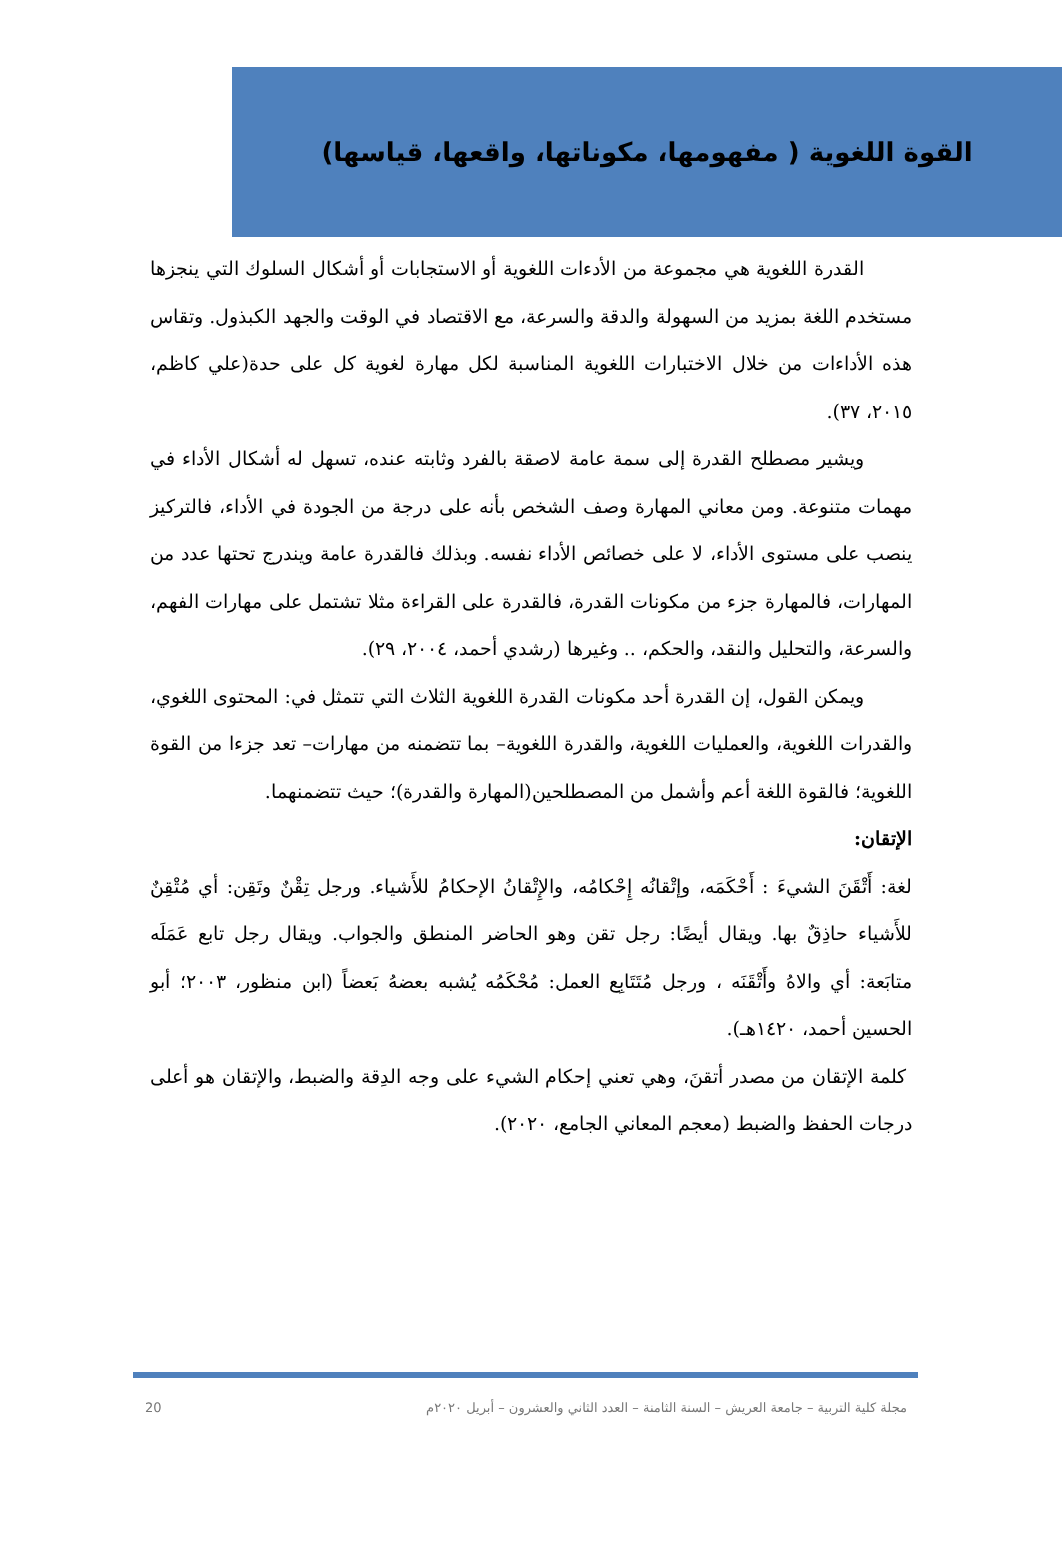القوة اللغوية ( مفهومها، مكوناتها، واقعها، قياسها)
القدرة اللغوية هي مجموعة من الأدءات اللغوية أو الاستجابات أو أشكال السلوك التي ينجزها مستخدم اللغة بمزيد من السهولة والدقة والسرعة، مع الاقتصاد في الوقت والجهد الكبذول. وتقاس هذه الأداءات من خلال الاختبارات اللغوية المناسبة لكل مهارة لغوية كل على حدة(علي كاظم، ٢٠١٥، ٣٧).
ويشير مصطلح القدرة إلى سمة عامة لاصقة بالفرد وثابته عنده، تسهل له أشكال الأداء في مهمات متنوعة. ومن معاني المهارة وصف الشخص بأنه على درجة من الجودة في الأداء، فالتركيز ينصب على مستوى الأداء، لا على خصائص الأداء نفسه. وبذلك فالقدرة عامة ويندرج تحتها عدد من المهارات، فالمهارة جزء من مكونات القدرة، فالقدرة على القراءة مثلا تشتمل على مهارات الفهم، والسرعة، والتحليل والنقد، والحكم، .. وغيرها (رشدي أحمد، ٢٠٠٤، ٢٩).
ويمكن القول، إن القدرة أحد مكونات القدرة اللغوية الثلاث التي تتمثل في: المحتوى اللغوي، والقدرات اللغوية، والعمليات اللغوية، والقدرة اللغوية– بما تتضمنه من مهارات– تعد جزءا من القوة اللغوية؛ فالقوة اللغة أعم وأشمل من المصطلحين(المهارة والقدرة)؛ حيث تتضمنهما.
الإتقان:
لغة: أَتْقَنَ الشيءَ : أَحْكَمَه، وإتْقانُه إِحْكامُه، والإِتْقانُ الإحكامُ للأَشياء. ورجل تِقْنٌ وتَقِن: أي مُتْقِنٌ للأَشياء حاذِقٌ بها. ويقال أيضًا: رجل تقن وهو الحاضر المنطق والجواب. ويقال رجل تابع عَمَلَه متابَعة: أي والاهُ وأَتْقَنَه ، ورجل مُتَتَابِع العمل: مُحْكَمُه يُشبه بعضهُ بَعضاً (ابن منظور، ٢٠٠٣؛ أبو الحسين أحمد، ١٤٢٠هـ).
كلمة الإتقان من مصدر أتقنَ، وهي تعني إحكام الشيء على وجه الدِقة والضبط، والإتقان هو أعلى درجات الحفظ والضبط (معجم المعاني الجامع، ٢٠٢٠).
مجلة كلية التربية – جامعة العريش – السنة الثامنة – العدد الثاني والعشرون – أبريل ٢٠٢٠م 20